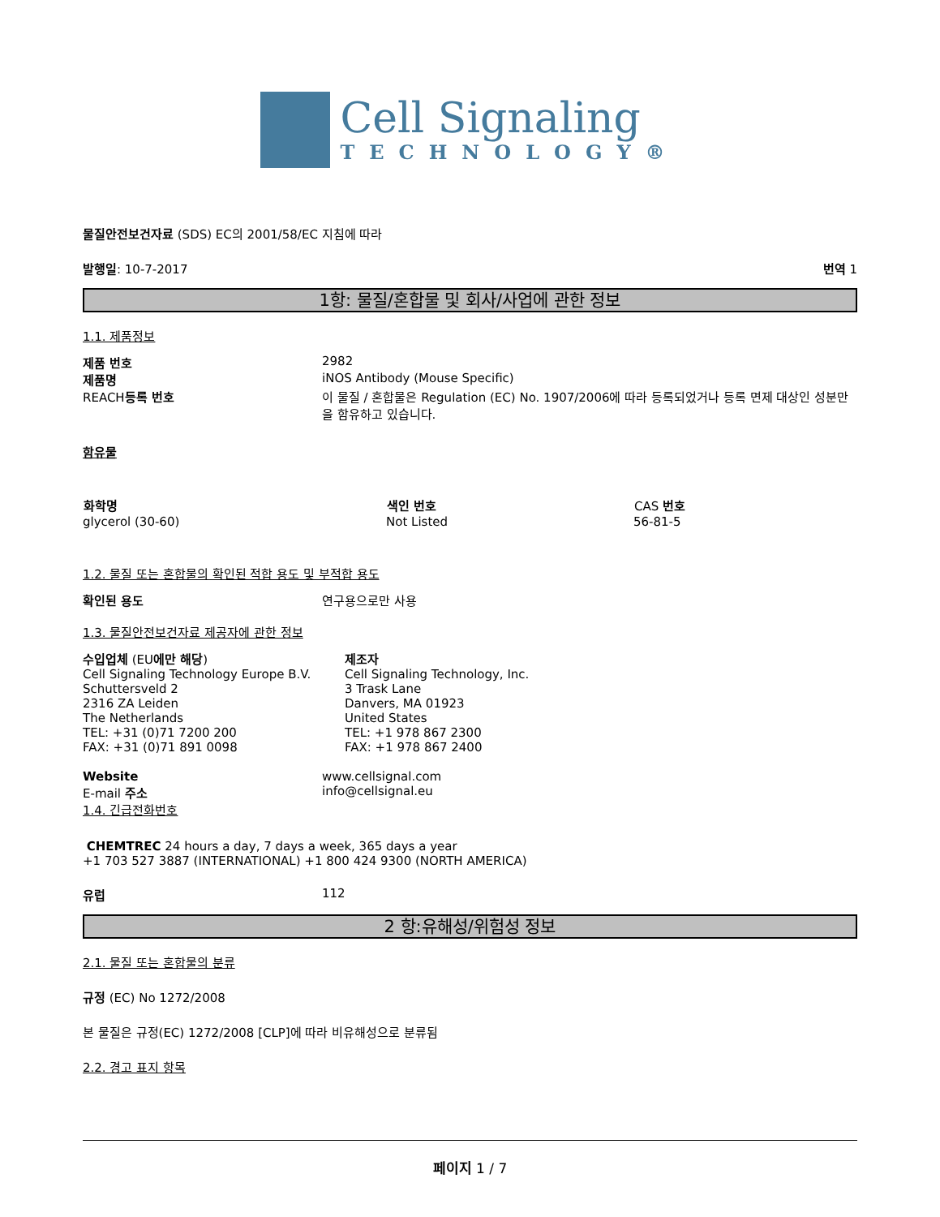Cell Signaling
TECHNOLOGY®
물질안전보건자료 (SDS) EC의 2001/58/EC 지침에 따라
발행일: 10-7-2017 번역 1
1항: 물질/혼합물 및 회사/사업에 관한 정보
1.1. 제품정보
| 제품 번호 | 2982 |
| 제품명 | iNOS Antibody (Mouse Specific) |
| REACH 등록 번호 | 이 물질 / 혼합물은 Regulation (EC) No. 1907/2006에 따라 등록되었거나 등록 면제 대상인 성분만을 함유하고 있습니다. |
함유물
| 화학명 | 색인 번호 | CAS 번호 |
| --- | --- | --- |
| glycerol (30-60) | Not Listed | 56-81-5 |
1.2. 물질 또는 혼합물의 확인된 적합 용도 및 부적합 용도
| 확인된 용도 | 연구용으로만 사용 |
1.3. 물질안전보건자료 제공자에 관한 정보
| 수입업체 (EU 에만 해당 ) Cell Signaling Technology Europe B.V. Schuttersveld 2 2316 ZA Leiden The Netherlands TEL: +31 (0)71 7200 200 FAX: +31 (0)71 891 0098 | 제조자 Cell Signaling Technology, Inc. 3 Trask Lane Danvers, MA 01923 United States TEL: +1 978 867 2300 FAX: +1 978 867 2400 |
| Website | www.cellsignal.com |
| E-mail 주소 | info@cellsignal.eu |
1.4. 긴급전화번호
CHEMTREC 24 hours a day, 7 days a week, 365 days a year
+1 703 527 3887 (INTERNATIONAL) +1 800 424 9300 (NORTH AMERICA)
| 유럽 | 112 |
2 항:유해성/위험성 정보
2.1. 물질 또는 혼합물의 분류
규정 (EC) No 1272/2008
본 물질은 규정(EC) 1272/2008 [CLP]에 따라 비유해성으로 분류됨
2.2. 경고 표지 항목
페이지 1 / 7